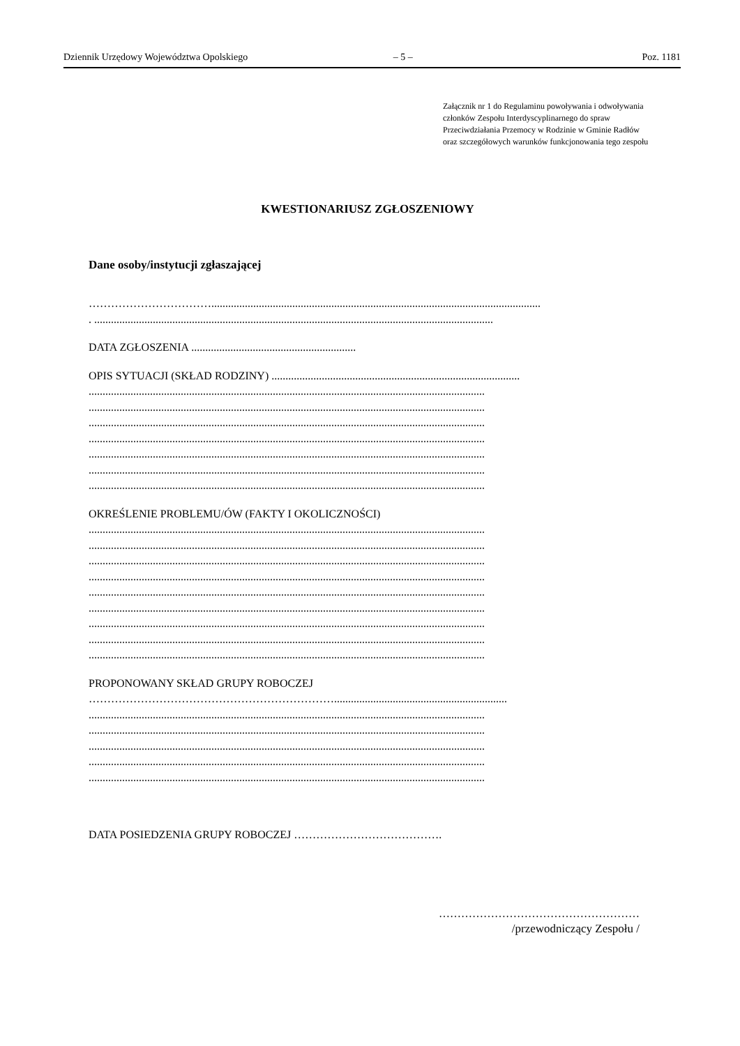Dziennik Urzędowy Województwa Opolskiego – 5 – Poz. 1181
Załącznik nr 1 do Regulaminu powoływania i odwoływania członków Zespołu Interdyscyplinarnego do spraw Przeciwdziałania Przemocy w Rodzinie w Gminie Radłów oraz szczegółowych warunków funkcjonowania tego zespołu
KWESTIONARIUSZ ZGŁOSZENIOWY
Dane osoby/instytucji zgłaszającej
……………………………......................................................................................................................
. ...............................................................................................................................................
DATA ZGŁOSZENIA ...........................................................
OPIS SYTUACJI (SKŁAD RODZINY) .........................................................................................
..............................................................................................................................................
..............................................................................................................................................
..............................................................................................................................................
..............................................................................................................................................
..............................................................................................................................................
..............................................................................................................................................
..............................................................................................................................................
OKREŚLENIE PROBLEMU/ÓW (FAKTY I OKOLICZNOŚCI)
..............................................................................................................................................
..............................................................................................................................................
..............................................................................................................................................
..............................................................................................................................................
..............................................................................................................................................
..............................................................................................................................................
..............................................................................................................................................
..............................................................................................................................................
..............................................................................................................................................
PROPONOWANY SKŁAD GRUPY ROBOCZEJ
…………………………………………………………..............................................................
..............................................................................................................................................
..............................................................................................................................................
..............................................................................................................................................
..............................................................................................................................................
..............................................................................................................................................
DATA POSIEDZENIA GRUPY ROBOCZEJ ………………………………….
………………………………………………
/przewodniczący Zespołu /